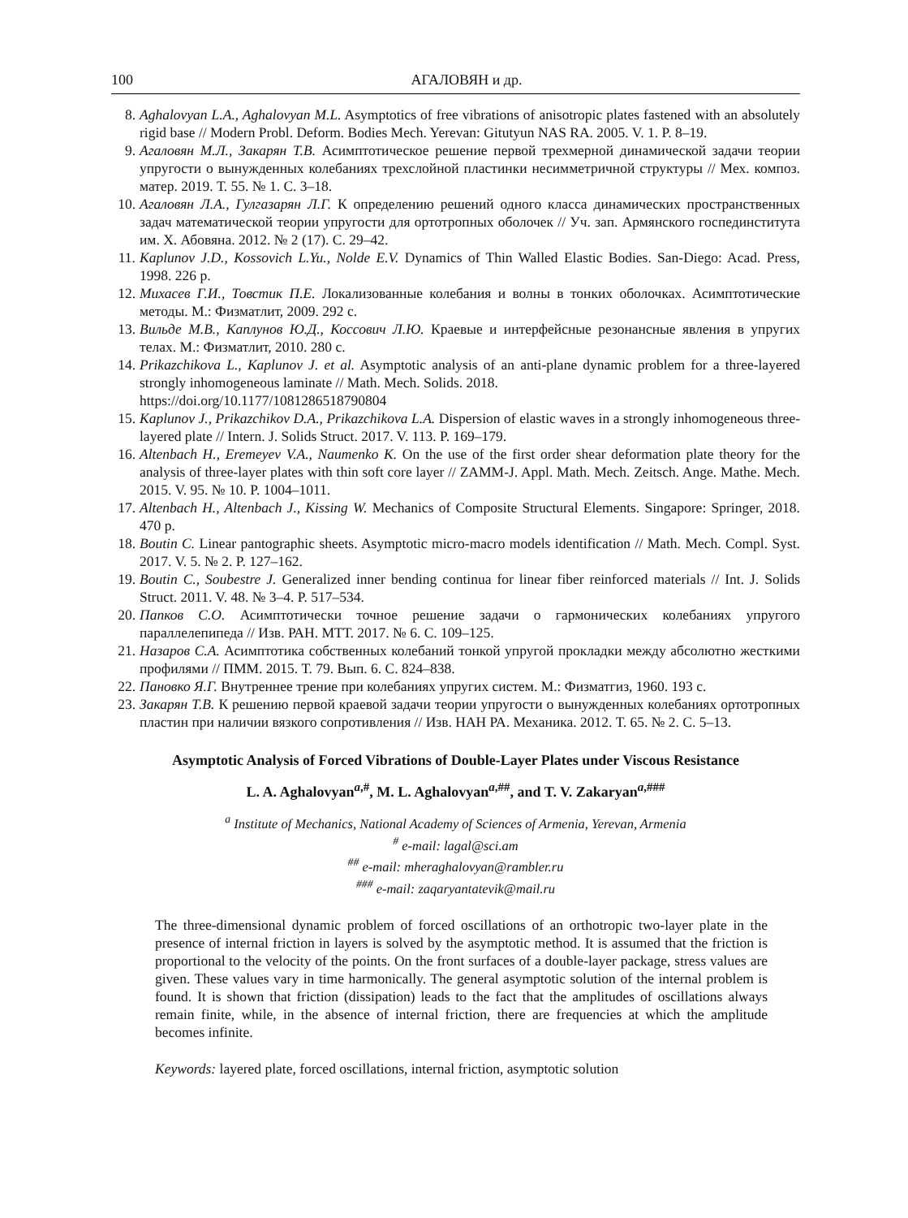100 АГАЛОВЯН и др.
8. Aghalovyan L.A., Aghalovyan M.L. Asymptotics of free vibrations of anisotropic plates fastened with an absolutely rigid base // Modern Probl. Deform. Bodies Mech. Yerevan: Gitutyun NAS RA. 2005. V. 1. P. 8–19.
9. Агаловян М.Л., Закарян Т.В. Асимптотическое решение первой трехмерной динамической задачи теории упругости о вынужденных колебаниях трехслойной пластинки несимметричной структуры // Мех. композ. матер. 2019. Т. 55. № 1. С. 3–18.
10. Агаловян Л.А., Гулгазарян Л.Г. К определению решений одного класса динамических пространственных задач математической теории упругости для ортотропных оболочек // Уч. зап. Армянского госпединститута им. Х. Абовяна. 2012. № 2 (17). С. 29–42.
11. Kaplunov J.D., Kossovich L.Yu., Nolde E.V. Dynamics of Thin Walled Elastic Bodies. San-Diego: Acad. Press, 1998. 226 p.
12. Михасев Г.И., Товстик П.Е. Локализованные колебания и волны в тонких оболочках. Асимптотические методы. М.: Физматлит, 2009. 292 с.
13. Вильде М.В., Каплунов Ю.Д., Коссович Л.Ю. Краевые и интерфейсные резонансные явления в упругих телах. М.: Физматлит, 2010. 280 с.
14. Prikazchikova L., Kaplunov J. et al. Asymptotic analysis of an anti-plane dynamic problem for a three-layered strongly inhomogeneous laminate // Math. Mech. Solids. 2018.
https://doi.org/10.1177/1081286518790804
15. Kaplunov J., Prikazchikov D.A., Prikazchikova L.A. Dispersion of elastic waves in a strongly inhomogeneous three-layered plate // Intern. J. Solids Struct. 2017. V. 113. P. 169–179.
16. Altenbach H., Eremeyev V.A., Naumenko K. On the use of the first order shear deformation plate theory for the analysis of three-layer plates with thin soft core layer // ZAMM-J. Appl. Math. Mech. Zeitsch. Ange. Mathe. Mech. 2015. V. 95. № 10. P. 1004–1011.
17. Altenbach H., Altenbach J., Kissing W. Mechanics of Composite Structural Elements. Singapore: Springer, 2018. 470 p.
18. Boutin C. Linear pantographic sheets. Asymptotic micro-macro models identification // Math. Mech. Compl. Syst. 2017. V. 5. № 2. P. 127–162.
19. Boutin C., Soubestre J. Generalized inner bending continua for linear fiber reinforced materials // Int. J. Solids Struct. 2011. V. 48. № 3–4. P. 517–534.
20. Папков С.О. Асимптотически точное решение задачи о гармонических колебаниях упругого параллелепипеда // Изв. РАН. МТТ. 2017. № 6. С. 109–125.
21. Назаров С.А. Асимптотика собственных колебаний тонкой упругой прокладки между абсолютно жесткими профилями // ПММ. 2015. Т. 79. Вып. 6. С. 824–838.
22. Пановко Я.Г. Внутреннее трение при колебаниях упругих систем. М.: Физматгиз, 1960. 193 с.
23. Закарян Т.В. К решению первой краевой задачи теории упругости о вынужденных колебаниях ортотропных пластин при наличии вязкого сопротивления // Изв. НАН РА. Механика. 2012. Т. 65. № 2. С. 5–13.
Asymptotic Analysis of Forced Vibrations of Double-Layer Plates under Viscous Resistance
L. A. Aghalovyan<sup>a,#</sup>, M. L. Aghalovyan<sup>a,##</sup>, and T. V. Zakaryan<sup>a,###</sup>
<sup>a</sup> Institute of Mechanics, National Academy of Sciences of Armenia, Yerevan, Armenia
<sup>#</sup> e-mail: lagal@sci.am
<sup>##</sup> e-mail: mheraghalovyan@rambler.ru
<sup>###</sup> e-mail: zaqaryantatevik@mail.ru
The three-dimensional dynamic problem of forced oscillations of an orthotropic two-layer plate in the presence of internal friction in layers is solved by the asymptotic method. It is assumed that the friction is proportional to the velocity of the points. On the front surfaces of a double-layer package, stress values are given. These values vary in time harmonically. The general asymptotic solution of the internal problem is found. It is shown that friction (dissipation) leads to the fact that the amplitudes of oscillations always remain finite, while, in the absence of internal friction, there are frequencies at which the amplitude becomes infinite.
Keywords: layered plate, forced oscillations, internal friction, asymptotic solution